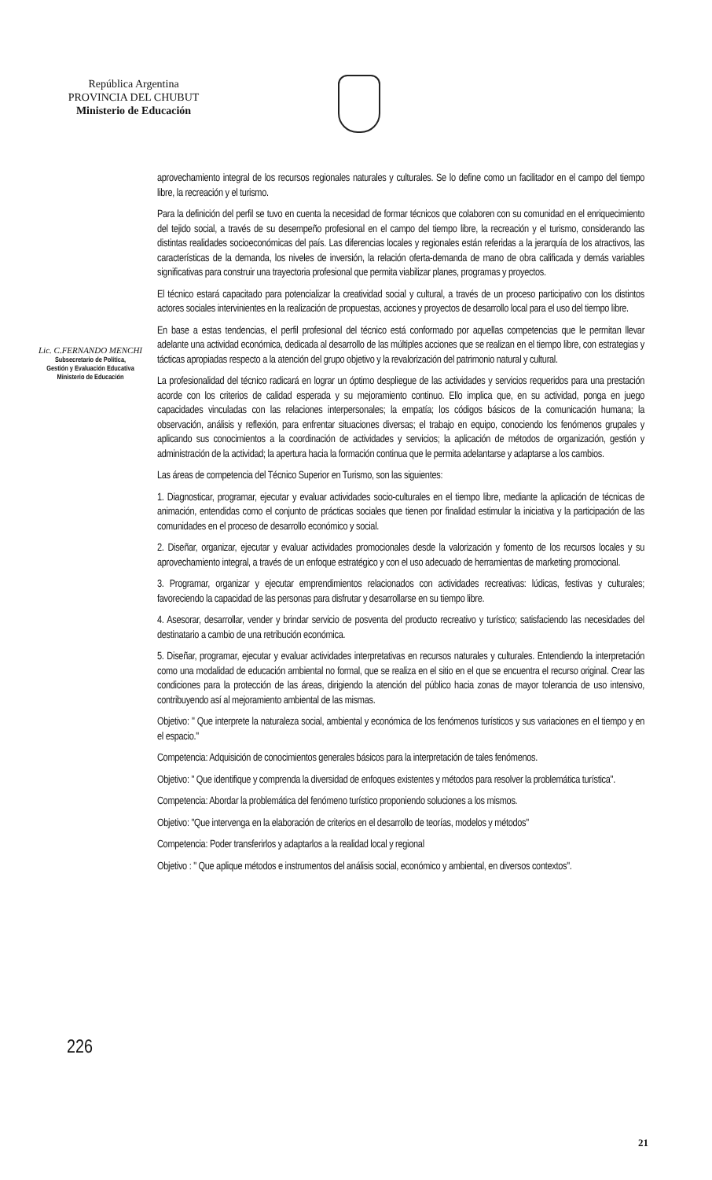República Argentina
PROVINCIA DEL CHUBUT
Ministerio de Educación
Lic. C.FERNANDO MENCHI
Subsecretario de Política,
Gestión y Evaluación Educativa
Ministerio de Educación
aprovechamiento integral de los recursos regionales naturales y culturales. Se lo define como un facilitador en el campo del tiempo libre, la recreación y el turismo.
Para la definición del perfil se tuvo en cuenta la necesidad de formar técnicos que colaboren con su comunidad en el enriquecimiento del tejido social, a través de su desempeño profesional en el campo del tiempo libre, la recreación y el turismo, considerando las distintas realidades socioeconómicas del país. Las diferencias locales y regionales están referidas a la jerarquía de los atractivos, las características de la demanda, los niveles de inversión, la relación oferta-demanda de mano de obra calificada y demás variables significativas para construir una trayectoria profesional que permita viabilizar planes, programas y proyectos.
El técnico estará capacitado para potencializar la creatividad social y cultural, a través de un proceso participativo con los distintos actores sociales intervinientes en la realización de propuestas, acciones y proyectos de desarrollo local para el uso del tiempo libre.
En base a estas tendencias, el perfil profesional del técnico está conformado por aquellas competencias que le permitan llevar adelante una actividad económica, dedicada al desarrollo de las múltiples acciones que se realizan en el tiempo libre, con estrategias y tácticas apropiadas respecto a la atención del grupo objetivo y la revalorización del patrimonio natural y cultural.
La profesionalidad del técnico radicará en lograr un óptimo despliegue de las actividades y servicios requeridos para una prestación acorde con los criterios de calidad esperada y su mejoramiento continuo. Ello implica que, en su actividad, ponga en juego capacidades vinculadas con las relaciones interpersonales; la empatía; los códigos básicos de la comunicación humana; la observación, análisis y reflexión, para enfrentar situaciones diversas; el trabajo en equipo, conociendo los fenómenos grupales y aplicando sus conocimientos a la coordinación de actividades y servicios; la aplicación de métodos de organización, gestión y administración de la actividad; la apertura hacia la formación continua que le permita adelantarse y adaptarse a los cambios.
Las áreas de competencia del Técnico Superior en Turismo, son las siguientes:
1. Diagnosticar, programar, ejecutar y evaluar actividades socio-culturales en el tiempo libre, mediante la aplicación de técnicas de animación, entendidas como el conjunto de prácticas sociales que tienen por finalidad estimular la iniciativa y la participación de las comunidades en el proceso de desarrollo económico y social.
2. Diseñar, organizar, ejecutar y evaluar actividades promocionales desde la valorización y fomento de los recursos locales y su aprovechamiento integral, a través de un enfoque estratégico y con el uso adecuado de herramientas de marketing promocional.
3. Programar, organizar y ejecutar emprendimientos relacionados con actividades recreativas: lúdicas, festivas y culturales; favoreciendo la capacidad de las personas para disfrutar y desarrollarse en su tiempo libre.
4. Asesorar, desarrollar, vender y brindar servicio de posventa del producto recreativo y turístico; satisfaciendo las necesidades del destinatario a cambio de una retribución económica.
5. Diseñar, programar, ejecutar y evaluar actividades interpretativas en recursos naturales y culturales. Entendiendo la interpretación como una modalidad de educación ambiental no formal, que se realiza en el sitio en el que se encuentra el recurso original. Crear las condiciones para la protección de las áreas, dirigiendo la atención del público hacia zonas de mayor tolerancia de uso intensivo, contribuyendo así al mejoramiento ambiental de las mismas.
Objetivo: " Que interprete la naturaleza social, ambiental y económica de los fenómenos turísticos y sus variaciones en el tiempo y en el espacio."
Competencia: Adquisición de conocimientos generales básicos para la interpretación de tales fenómenos.
Objetivo: " Que identifique y comprenda la diversidad de enfoques existentes y métodos para resolver la problemática turística".
Competencia: Abordar la problemática del fenómeno turístico proponiendo soluciones a los mismos.
Objetivo: "Que intervenga en la elaboración de criterios en el desarrollo de teorías, modelos y métodos"
Competencia: Poder transferirlos y adaptarlos a la realidad local y regional
Objetivo : " Que aplique métodos e instrumentos del análisis social, económico y ambiental, en diversos contextos".
226
21